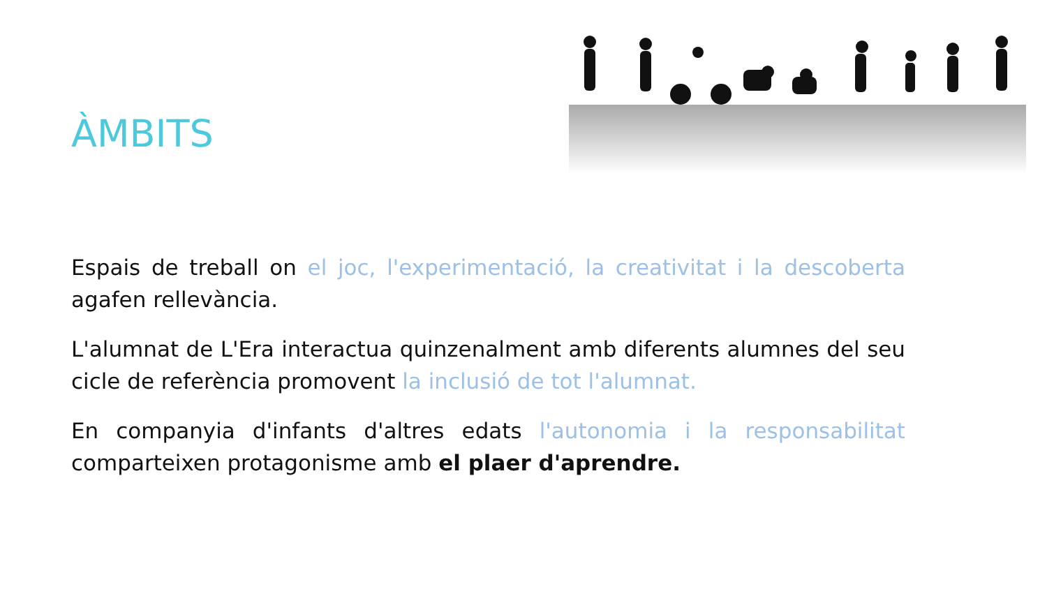ÀMBITS
Espais de treball on el joc, l'experimentació, la creativitat i la descoberta agafen rellevància.
L'alumnat de L'Era interactua quinzenalment amb diferents alumnes del seu cicle de referència promovent la inclusió de tot l'alumnat.
En companyia d'infants d'altres edats l'autonomia i la responsabilitat comparteixen protagonisme amb el plaer d'aprendre.